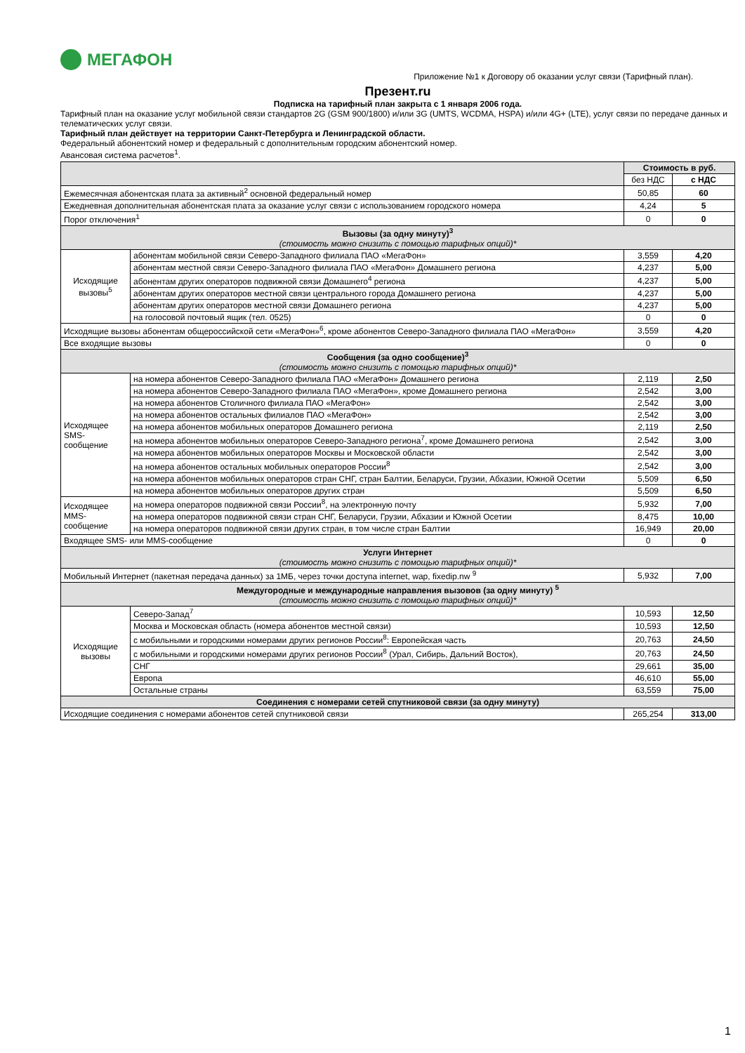МЕГАФОН
Приложение №1 к Договору об оказании услуг связи (Тарифный план).
Презент.ru
Подписка на тарифный план закрыта с 1 января 2006 года.
Тарифный план на оказание услуг мобильной связи стандартов 2G (GSM 900/1800) и/или 3G (UMTS, WCDMA, HSPA) и/или 4G+ (LTE), услуг связи по передаче данных и телематических услуг связи.
Тарифный план действует на территории Санкт-Петербурга и Ленинградской области.
Федеральный абонентский номер и федеральный с дополнительным городским абонентский номер.
Авансовая система расчетов<sup>1</sup>.
| | | Стоимость в руб. | |
| --- | --- | --- | --- |
| | | без НДС | с НДС |
| Ежемесячная абонентская плата за активный<sup>2</sup> основной федеральный номер | | 50,85 | 60 |
| Ежедневная дополнительная абонентская плата за оказание услуг связи с использованием городского номера | | 4,24 | 5 |
| Порог отключения<sup>1</sup> | | 0 | 0 |
| Вызовы (за одну минуту)<sup>3</sup> (стоимость можно снизить с помощью тарифных опций)* | | | |
| Исходящие вызовы<sup>5</sup> | абонентам мобильной связи Северо-Западного филиала ПАО «МегаФон» | 3,559 | 4,20 |
| | абонентам местной связи Северо-Западного филиала ПАО «МегаФон» Домашнего региона | 4,237 | 5,00 |
| | абонентам других операторов подвижной связи Домашнего<sup>4</sup> региона | 4,237 | 5,00 |
| | абонентам других операторов местной связи центрального города Домашнего региона | 4,237 | 5,00 |
| | абонентам других операторов местной связи Домашнего региона | 4,237 | 5,00 |
| | на голосовой почтовый ящик (тел. 0525) | 0 | 0 |
| Исходящие вызовы абонентам общероссийской сети «МегаФон»<sup>6</sup>, кроме абонентов Северо-Западного филиала ПАО «МегаФон» | | 3,559 | 4,20 |
| Все входящие вызовы | | 0 | 0 |
| Сообщения (за одно сообщение)<sup>3</sup> (стоимость можно снизить с помощью тарифных опций)* | | | |
| Исходящее SMS-сообщение | на номера абонентов Северо-Западного филиала ПАО «МегаФон» Домашнего региона | 2,119 | 2,50 |
| | на номера абонентов Северо-Западного филиала ПАО «МегаФон», кроме Домашнего региона | 2,542 | 3,00 |
| | на номера абонентов Столичного филиала ПАО «МегаФон» | 2,542 | 3,00 |
| | на номера абонентов остальных филиалов ПАО «МегаФон» | 2,542 | 3,00 |
| | на номера абонентов мобильных операторов Домашнего региона | 2,119 | 2,50 |
| | на номера абонентов мобильных операторов Северо-Западного региона<sup>7</sup>, кроме Домашнего региона | 2,542 | 3,00 |
| | на номера абонентов мобильных операторов Москвы и Московской области | 2,542 | 3,00 |
| | на номера абонентов остальных мобильных операторов России<sup>8</sup> | 2,542 | 3,00 |
| | на номера абонентов мобильных операторов стран СНГ, стран Балтии, Беларуси, Грузии, Абхазии, Южной Осетии | 5,509 | 6,50 |
| | на номера абонентов мобильных операторов других стран | 5,509 | 6,50 |
| Исходящее MMS-сообщение | на номера операторов подвижной связи России<sup>8</sup>, на электронную почту | 5,932 | 7,00 |
| | на номера операторов подвижной связи стран СНГ, Беларуси, Грузии, Абхазии и Южной Осетии | 8,475 | 10,00 |
| | на номера операторов подвижной связи других стран, в том числе стран Балтии | 16,949 | 20,00 |
| Входящее SMS- или MMS-сообщение | | 0 | 0 |
| Услуги Интернет (стоимость можно снизить с помощью тарифных опций)* | | | |
| Мобильный Интернет (пакетная передача данных) за 1МБ, через точки доступа internet, wap, fixedip.nw <sup>9</sup> | | 5,932 | 7,00 |
| Междугородные и международные направления вызовов (за одну минуту) <sup>5</sup> (стоимость можно снизить с помощью тарифных опций)* | | | |
| Исходящие вызовы | Северо-Запад<sup>7</sup> | 10,593 | 12,50 |
| | Москва и Московская область (номера абонентов местной связи) | 10,593 | 12,50 |
| | с мобильными и городскими номерами других регионов России<sup>8</sup>: Европейская часть | 20,763 | 24,50 |
| | с мобильными и городскими номерами других регионов России<sup>8</sup> (Урал, Сибирь, Дальний Восток), | 20,763 | 24,50 |
| | СНГ | 29,661 | 35,00 |
| | Европа | 46,610 | 55,00 |
| | Остальные страны | 63,559 | 75,00 |
| Соединения с номерами сетей спутниковой связи (за одну минуту) | | | |
| Исходящие соединения с номерами абонентов сетей спутниковой связи | | 265,254 | 313,00 |
1